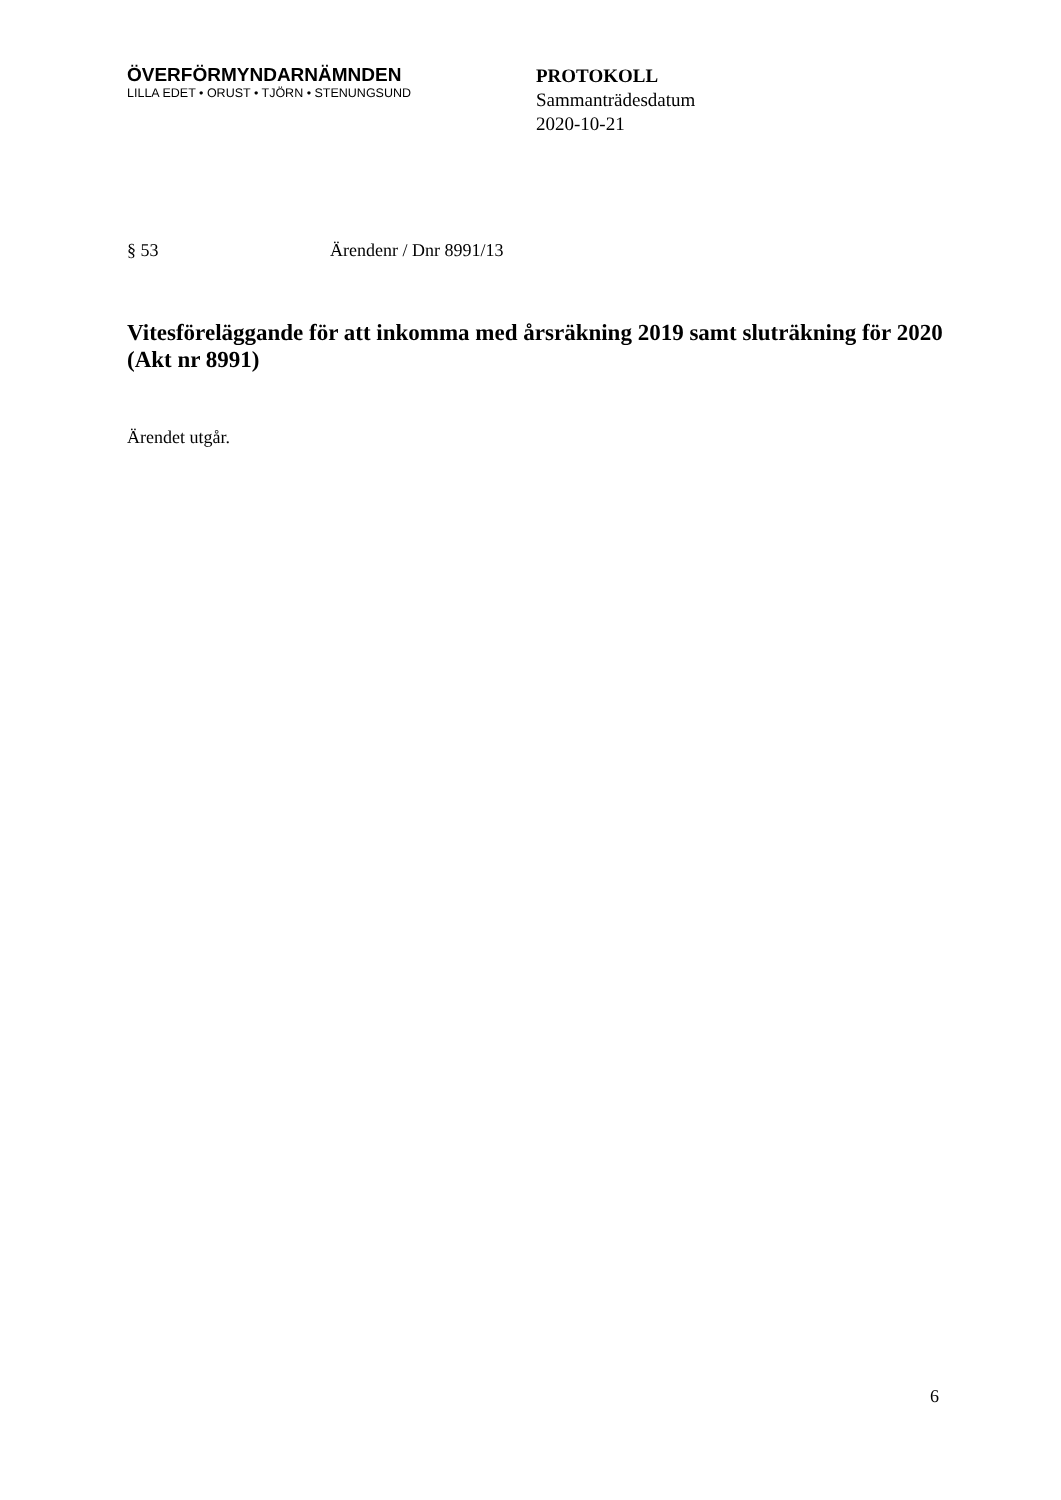ÖVERFÖRMYNDARNÄMNDEN
LILLA EDET • ORUST • TJÖRN • STENUNGSUND
PROTOKOLL
Sammanträdesdatum
2020-10-21
§ 53 Ärendenr / Dnr 8991/13
Vitesföreläggande för att inkomma med årsräkning 2019 samt sluträkning för 2020 (Akt nr 8991)
Ärendet utgår.
6